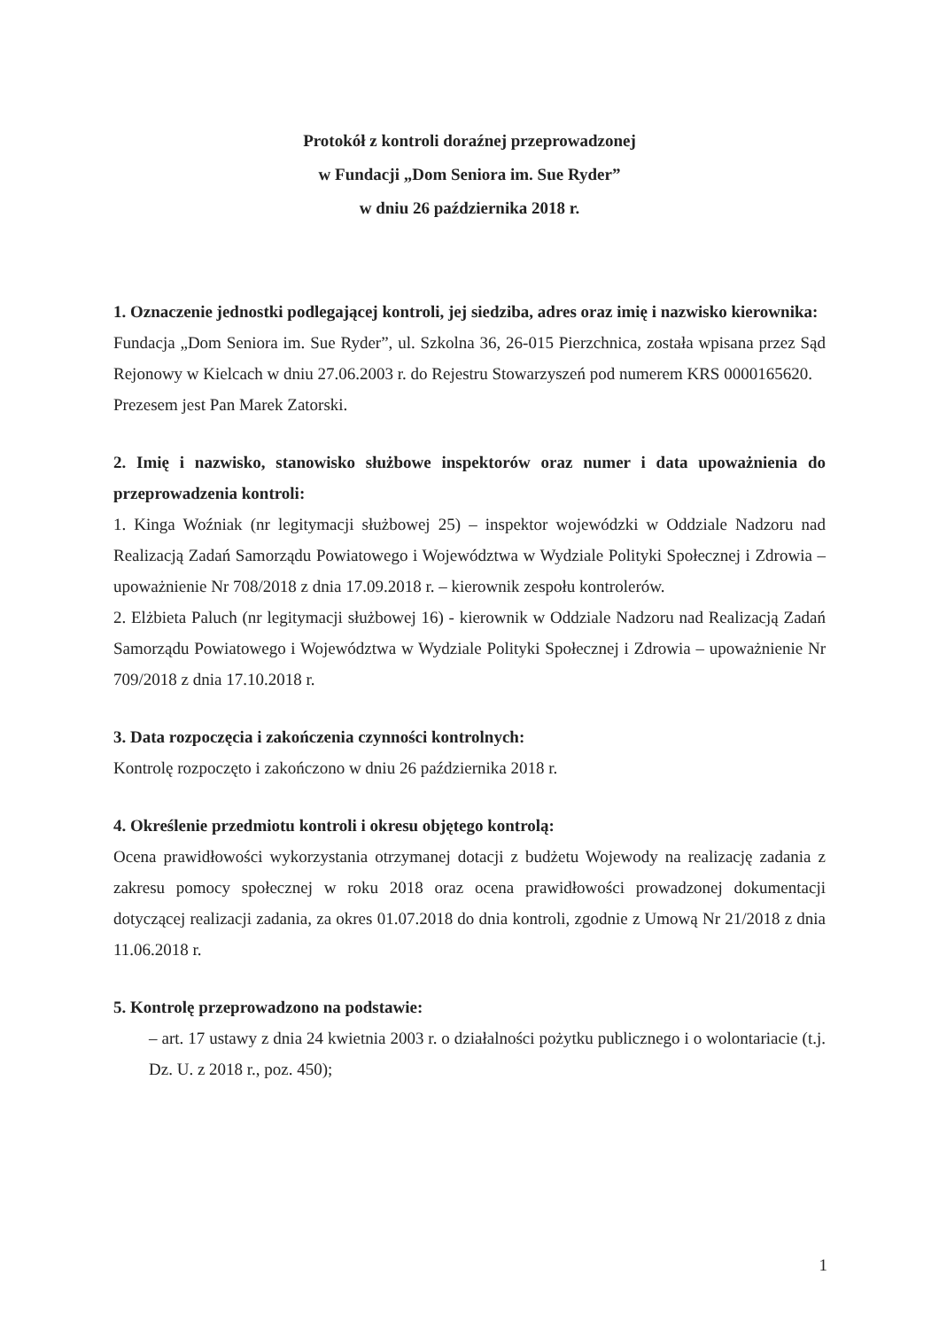Protokół z kontroli doraźnej przeprowadzonej
w Fundacji „Dom Seniora im. Sue Ryder”
w dniu 26 października 2018 r.
1. Oznaczenie jednostki podlegającej kontroli, jej siedziba, adres oraz imię i nazwisko kierownika:
Fundacja „Dom Seniora im. Sue Ryder”, ul. Szkolna 36, 26-015 Pierzchnica, została wpisana przez Sąd Rejonowy w Kielcach w dniu 27.06.2003 r. do Rejestru Stowarzyszeń pod numerem KRS 0000165620.
Prezesem jest Pan Marek Zatorski.
2. Imię i nazwisko, stanowisko służbowe inspektorów oraz numer i data upoważnienia do przeprowadzenia kontroli:
1. Kinga Woźniak (nr legitymacji służbowej 25) – inspektor wojewódzki w Oddziale Nadzoru nad Realizacją Zadań Samorządu Powiatowego i Województwa w Wydziale Polityki Społecznej i Zdrowia – upoważnienie Nr 708/2018 z dnia 17.09.2018 r. – kierownik zespołu kontrolerów.
2. Elżbieta Paluch (nr legitymacji służbowej 16) - kierownik w Oddziale Nadzoru nad Realizacją Zadań Samorządu Powiatowego i Województwa w Wydziale Polityki Społecznej i Zdrowia – upoważnienie Nr 709/2018 z dnia 17.10.2018 r.
3. Data rozpoczęcia i zakończenia czynności kontrolnych:
Kontrolę rozpoczęto i zakończono w dniu 26 października 2018 r.
4. Określenie przedmiotu kontroli i okresu objętego kontrolą:
Ocena prawidłowości wykorzystania otrzymanej dotacji z budżetu Wojewody na realizację zadania z zakresu pomocy społecznej w roku 2018 oraz ocena prawidłowości prowadzonej dokumentacji dotyczącej realizacji zadania, za okres 01.07.2018 do dnia kontroli, zgodnie z Umową Nr 21/2018 z dnia 11.06.2018 r.
5. Kontrolę przeprowadzono na podstawie:
– art. 17 ustawy z dnia 24 kwietnia 2003 r. o działalności pożytku publicznego i o wolontariacie (t.j. Dz. U. z 2018 r., poz. 450);
1